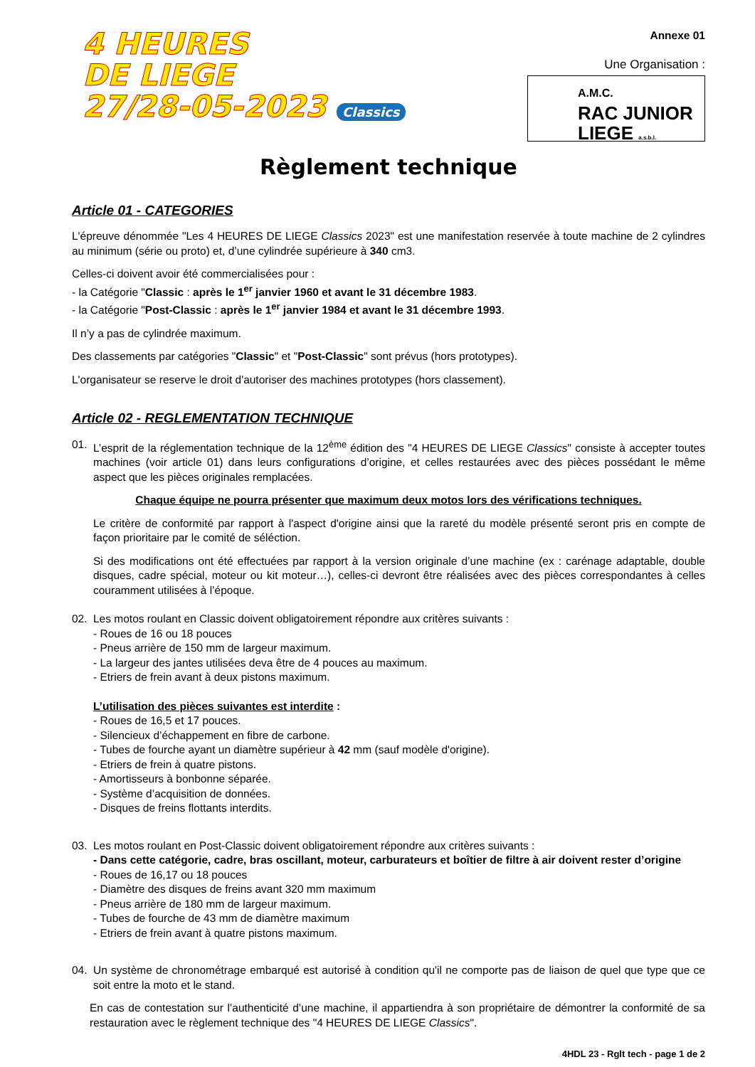4 HEURES
DE LIEGE
27/28-05-2023 Classics
Annexe 01
Une Organisation :
A.M.C.
RAC JUNIOR
LIEGE a.s.b.l.
Règlement technique
Article 01 - CATEGORIES
L'épreuve dénommée "Les 4 HEURES DE LIEGE Classics 2023" est une manifestation reservée à toute machine de 2 cylindres au minimum (série ou proto) et, d’une cylindrée supérieure à 340 cm3.
Celles-ci doivent avoir été commercialisées pour :
- la Catégorie "Classic : après le 1<sup>er</sup> janvier 1960 et avant le 31 décembre 1983.
- la Catégorie "Post-Classic : après le 1<sup>er</sup> janvier 1984 et avant le 31 décembre 1993.
Il n’y a pas de cylindrée maximum.
Des classements par catégories "Classic" et "Post-Classic" sont prévus (hors prototypes).
L'organisateur se reserve le droit d'autoriser des machines prototypes (hors classement).
Article 02 - REGLEMENTATION TECHNIQUE
01. L’esprit de la réglementation technique de la 12<sup>ème</sup> édition des "4 HEURES DE LIEGE Classics" consiste à accepter toutes machines (voir article 01) dans leurs configurations d’origine, et celles restaurées avec des pièces possédant le même aspect que les pièces originales remplacées.
Chaque équipe ne pourra présenter que maximum deux motos lors des vérifications techniques.
Le critère de conformité par rapport à l'aspect d'origine ainsi que la rareté du modèle présenté seront pris en compte de façon prioritaire par le comité de séléction.
Si des modifications ont été effectuées par rapport à la version originale d’une machine (ex : carénage adaptable, double disques, cadre spécial, moteur ou kit moteur…), celles-ci devront être réalisées avec des pièces correspondantes à celles couramment utilisées à l’époque.
02. Les motos roulant en Classic doivent obligatoirement répondre aux critères suivants :
- Roues de 16 ou 18 pouces
- Pneus arrière de 150 mm de largeur maximum.
- La largeur des jantes utilisées deva être de 4 pouces au maximum.
- Etriers de frein avant à deux pistons maximum.
L’utilisation des pièces suivantes est interdite :
- Roues de 16,5 et 17 pouces.
- Silencieux d’échappement en fibre de carbone.
- Tubes de fourche ayant un diamètre supérieur à 42 mm (sauf modèle d'origine).
- Etriers de frein à quatre pistons.
- Amortisseurs à bonbonne séparée.
- Système d’acquisition de données.
- Disques de freins flottants interdits.
03. Les motos roulant en Post-Classic doivent obligatoirement répondre aux critères suivants :
- Dans cette catégorie, cadre, bras oscillant, moteur, carburateurs et boîtier de filtre à air doivent rester d’origine
- Roues de 16,17 ou 18 pouces
- Diamètre des disques de freins avant 320 mm maximum
- Pneus arrière de 180 mm de largeur maximum.
- Tubes de fourche de 43 mm de diamètre maximum
- Etriers de frein avant à quatre pistons maximum.
04. Un système de chronométrage embarqué est autorisé à condition qu'il ne comporte pas de liaison de quel que type que ce soit entre la moto et le stand.
En cas de contestation sur l’authenticité d’une machine, il appartiendra à son propriétaire de démontrer la conformité de sa restauration avec le règlement technique des "4 HEURES DE LIEGE Classics".
4HDL 23 - Rglt tech - page 1 de 2